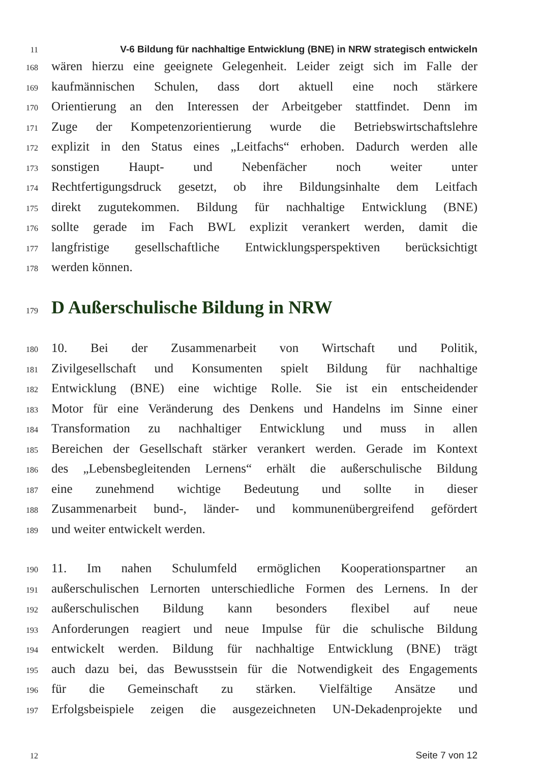11
V-6 Bildung für nachhaltige Entwicklung (BNE) in NRW strategisch entwickeln
168
wären hierzu eine geeignete Gelegenheit. Leider zeigt sich im Falle der
169
kaufmännischen Schulen, dass dort aktuell eine noch stärkere
170
Orientierung an den Interessen der Arbeitgeber stattfindet. Denn im
171
Zuge der Kompetenzorientierung wurde die Betriebswirtschaftslehre
172
explizit in den Status eines „Leitfachs“ erhoben. Dadurch werden alle
173
sonstigen Haupt- und Nebenfächer noch weiter unter
174
Rechtfertigungsdruck gesetzt, ob ihre Bildungsinhalte dem Leitfach
175
direkt zugutekommen. Bildung für nachhaltige Entwicklung (BNE)
176
sollte gerade im Fach BWL explizit verankert werden, damit die
177
langfristige gesellschaftliche Entwicklungsperspektiven berücksichtigt
178
werden können.
179
D Außerschulische Bildung in NRW
180
10. Bei der Zusammenarbeit von Wirtschaft und Politik,
181
Zivilgesellschaft und Konsumenten spielt Bildung für nachhaltige
182
Entwicklung (BNE) eine wichtige Rolle. Sie ist ein entscheidender
183
Motor für eine Veränderung des Denkens und Handelns im Sinne einer
184
Transformation zu nachhaltiger Entwicklung und muss in allen
185
Bereichen der Gesellschaft stärker verankert werden. Gerade im Kontext
186
des „Lebensbegleitenden Lernens“ erhält die außerschulische Bildung
187
eine zunehmend wichtige Bedeutung und sollte in dieser
188
Zusammenarbeit bund-, länder- und kommunenübergreifend gefördert
189
und weiter entwickelt werden.
190
11. Im nahen Schulumfeld ermöglichen Kooperationspartner an
191
außerschulischen Lernorten unterschiedliche Formen des Lernens. In der
192
außerschulischen Bildung kann besonders flexibel auf neue
193
Anforderungen reagiert und neue Impulse für die schulische Bildung
194
entwickelt werden. Bildung für nachhaltige Entwicklung (BNE) trägt
195
auch dazu bei, das Bewusstsein für die Notwendigkeit des Engagements
196
für die Gemeinschaft zu stärken. Vielfältige Ansätze und
197
Erfolgsbeispiele zeigen die ausgezeichneten UN-Dekadenprojekte und
12
Seite 7 von 12